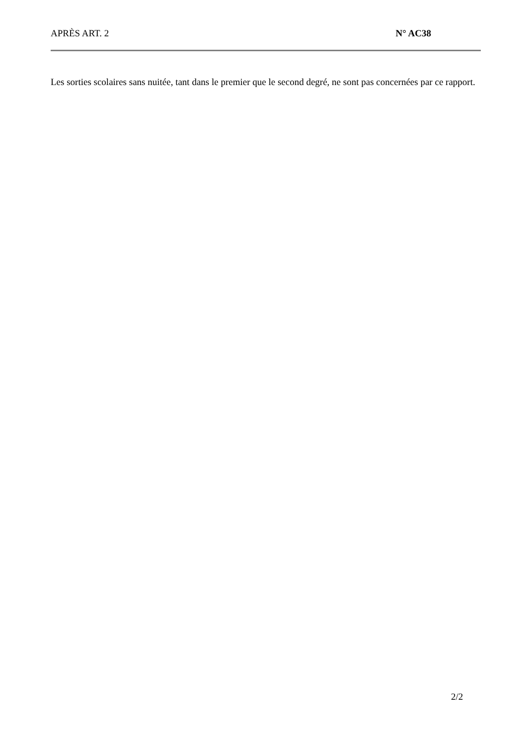APRÈS ART. 2 N° AC38
Les sorties scolaires sans nuitée, tant dans le premier que le second degré, ne sont pas concernées par ce rapport.
2/2